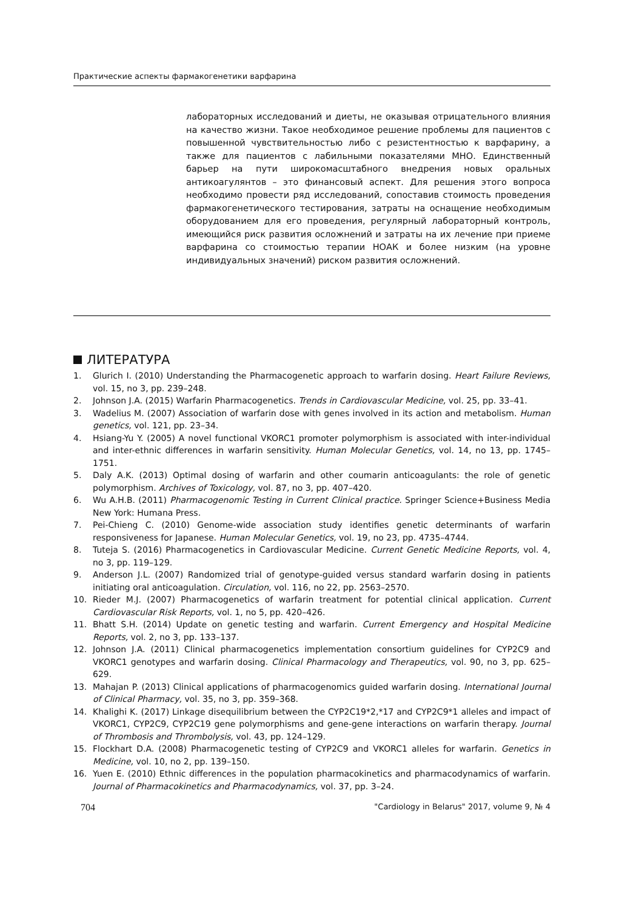Практические аспекты фармакогенетики варфарина
лабораторных исследований и диеты, не оказывая отрицательного влияния на качество жизни. Такое необходимое решение проблемы для пациентов с повышенной чувствительностью либо с резистентностью к варфарину, а также для пациентов с лабильными показателями МНО. Единственный барьер на пути широкомасштабного внедрения новых оральных антикоагулянтов – это финансовый аспект. Для решения этого вопроса необходимо провести ряд исследований, сопоставив стоимость проведения фармакогенетического тестирования, затраты на оснащение необходимым оборудованием для его проведения, регулярный лабораторный контроль, имеющийся риск развития осложнений и затраты на их лечение при приеме варфарина со стоимостью терапии НОАК и более низким (на уровне индивидуальных значений) риском развития осложнений.
ЛИТЕРАТУРА
1. Glurich I. (2010) Understanding the Pharmacogenetic approach to warfarin dosing. Heart Failure Reviews, vol. 15, no 3, pp. 239–248.
2. Johnson J.A. (2015) Warfarin Pharmacogenetics. Trends in Cardiovascular Medicine, vol. 25, pp. 33–41.
3. Wadelius M. (2007) Association of warfarin dose with genes involved in its action and metabolism. Human genetics, vol. 121, pp. 23–34.
4. Hsiang-Yu Y. (2005) A novel functional VKORC1 promoter polymorphism is associated with inter-individual and inter-ethnic differences in warfarin sensitivity. Human Molecular Genetics, vol. 14, no 13, pp. 1745–1751.
5. Daly A.K. (2013) Optimal dosing of warfarin and other coumarin anticoagulants: the role of genetic polymorphism. Archives of Toxicology, vol. 87, no 3, pp. 407–420.
6. Wu A.H.B. (2011) Pharmacogenomic Testing in Current Clinical practice. Springer Science+Business Media New York: Humana Press.
7. Pei-Chieng C. (2010) Genome-wide association study identifies genetic determinants of warfarin responsiveness for Japanese. Human Molecular Genetics, vol. 19, no 23, pp. 4735–4744.
8. Tuteja S. (2016) Pharmacogenetics in Cardiovascular Medicine. Current Genetic Medicine Reports, vol. 4, no 3, pp. 119–129.
9. Anderson J.L. (2007) Randomized trial of genotype-guided versus standard warfarin dosing in patients initiating oral anticoagulation. Circulation, vol. 116, no 22, pp. 2563–2570.
10. Rieder M.J. (2007) Pharmacogenetics of warfarin treatment for potential clinical application. Current Cardiovascular Risk Reports, vol. 1, no 5, pp. 420–426.
11. Bhatt S.H. (2014) Update on genetic testing and warfarin. Current Emergency and Hospital Medicine Reports, vol. 2, no 3, pp. 133–137.
12. Johnson J.A. (2011) Clinical pharmacogenetics implementation consortium guidelines for CYP2C9 and VKORC1 genotypes and warfarin dosing. Clinical Pharmacology and Therapeutics, vol. 90, no 3, pp. 625–629.
13. Mahajan P. (2013) Clinical applications of pharmacogenomics guided warfarin dosing. International Journal of Clinical Pharmacy, vol. 35, no 3, pp. 359–368.
14. Khalighi K. (2017) Linkage disequilibrium between the CYP2C19*2,*17 and CYP2C9*1 alleles and impact of VKORC1, CYP2C9, CYP2C19 gene polymorphisms and gene-gene interactions on warfarin therapy. Journal of Thrombosis and Thrombolysis, vol. 43, pp. 124–129.
15. Flockhart D.A. (2008) Pharmacogenetic testing of CYP2C9 and VKORC1 alleles for warfarin. Genetics in Medicine, vol. 10, no 2, pp. 139–150.
16. Yuen E. (2010) Ethnic differences in the population pharmacokinetics and pharmacodynamics of warfarin. Journal of Pharmacokinetics and Pharmacodynamics, vol. 37, pp. 3–24.
704 "Cardiology in Belarus" 2017, volume 9, № 4